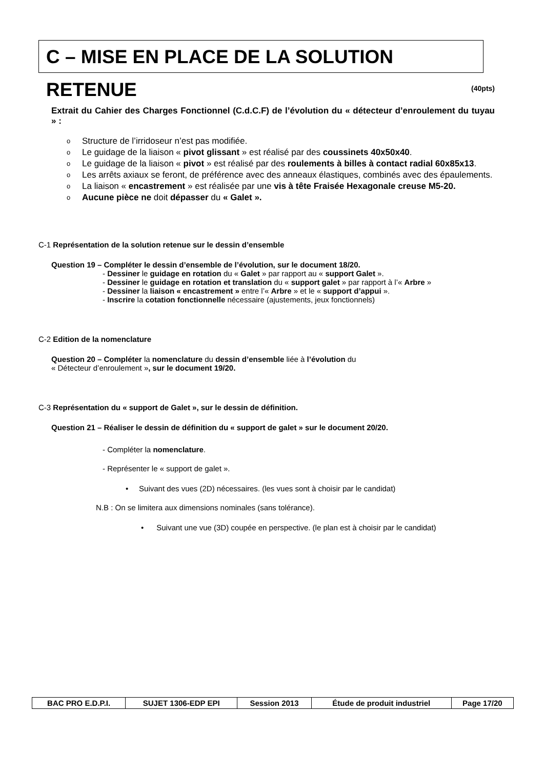C – MISE EN PLACE DE LA SOLUTION RETENUE
(40pts)
Extrait du Cahier des Charges Fonctionnel (C.d.C.F) de l’évolution du « détecteur d’enroulement du tuyau » :
o Structure de l’irridoseur n’est pas modifiée.
o Le guidage de la liaison « pivot glissant » est réalisé par des coussinets 40x50x40.
o Le guidage de la liaison « pivot » est réalisé par des roulements à billes à contact radial 60x85x13.
o Les arrêts axiaux se feront, de préférence avec des anneaux élastiques, combinés avec des épaulements.
o La liaison « encastrement » est réalisée par une vis à tête Fraisée Hexagonale creuse M5-20.
o Aucune pièce ne doit dépasser du « Galet ».
C-1 Représentation de la solution retenue sur le dessin d’ensemble
Question 19 – Compléter le dessin d’ensemble de l’évolution, sur le document 18/20.
- Dessiner le guidage en rotation du « Galet » par rapport au « support Galet ».
- Dessiner le guidage en rotation et translation du « support galet » par rapport à l’« Arbre »
- Dessiner la liaison « encastrement » entre l’« Arbre » et le « support d’appui ».
- Inscrire la cotation fonctionnelle nécessaire (ajustements, jeux fonctionnels)
C-2 Edition de la nomenclature
Question 20 – Compléter la nomenclature du dessin d’ensemble liée à l’évolution du
« Détecteur d’enroulement », sur le document 19/20.
C-3 Représentation du « support de Galet », sur le dessin de définition.
Question 21 – Réaliser le dessin de définition du « support de galet » sur le document 20/20.
- Compléter la nomenclature.
- Représenter le « support de galet ».
• Suivant des vues (2D) nécessaires. (les vues sont à choisir par le candidat)
N.B : On se limitera aux dimensions nominales (sans tolérance).
• Suivant une vue (3D) coupée en perspective. (le plan est à choisir par le candidat)
| BAC PRO E.D.P.I. | SUJET 1306-EDP EPI | Session 2013 | Étude de produit industriel | Page 17/20 |